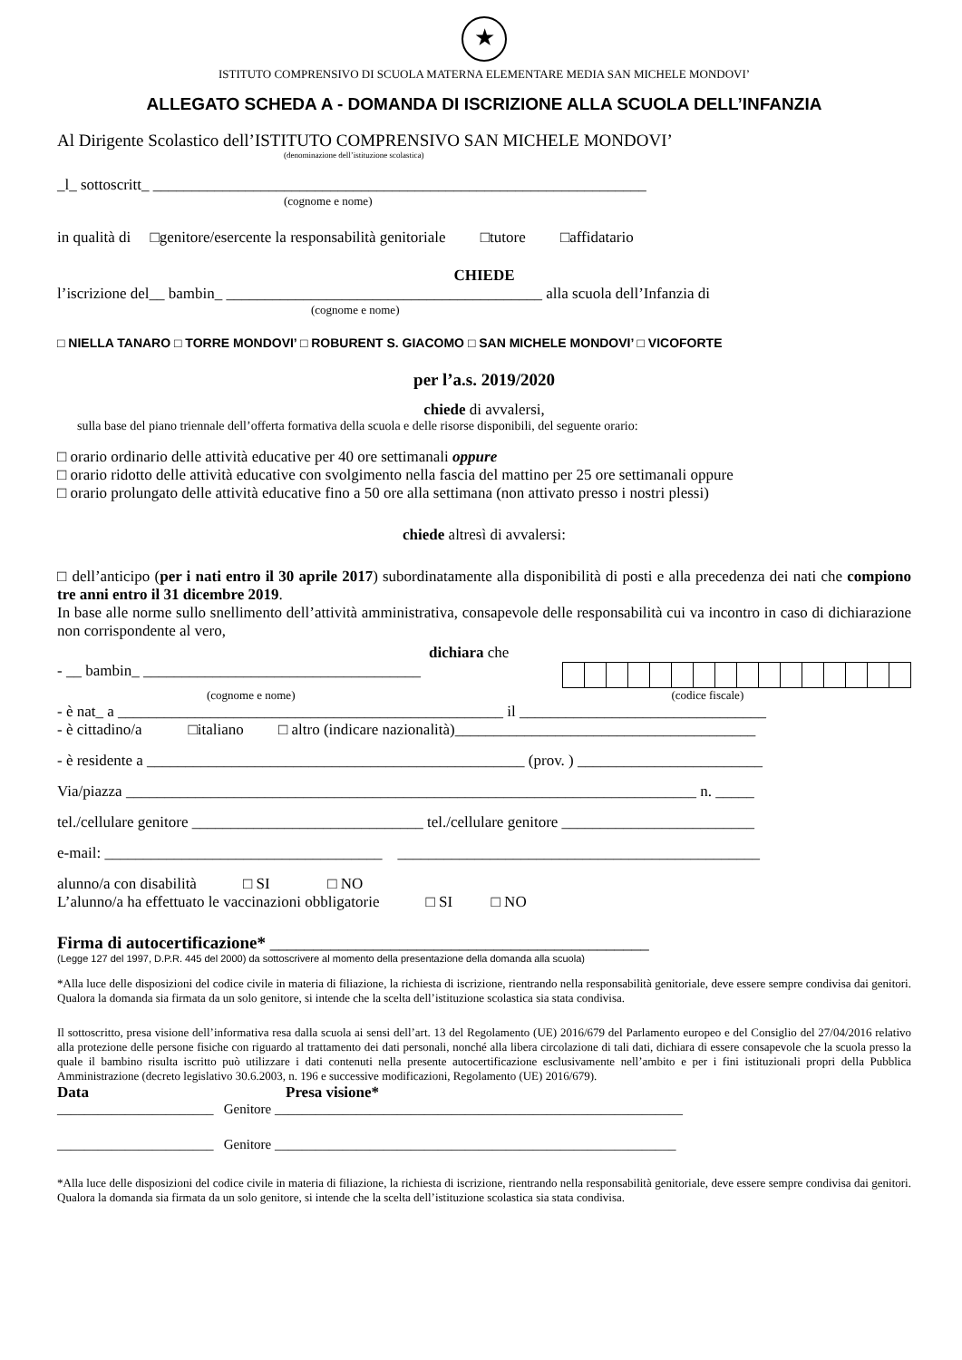★
ISTITUTO COMPRENSIVO DI SCUOLA MATERNA ELEMENTARE MEDIA SAN MICHELE MONDOVI’
ALLEGATO SCHEDA A - DOMANDA DI ISCRIZIONE ALLA SCUOLA DELL’INFANZIA
Al Dirigente Scolastico dell’ISTITUTO COMPRENSIVO SAN MICHELE MONDOVI’
(denominazione dell’istituzione scolastica)
_l_ sottoscritt_ ________________________________________________________________
(cognome e nome)
in qualità di □genitore/esercente la responsabilità genitoriale □tutore □affidatario
CHIEDE
l’iscrizione del__ bambin_ _________________________________________ alla scuola dell’Infanzia di
(cognome e nome)
□ NIELLA TANARO □ TORRE MONDOVI’ □ ROBURENT S. GIACOMO □ SAN MICHELE MONDOVI’ □ VICOFORTE
per l’a.s. 2019/2020
chiede di avvalersi,
sulla base del piano triennale dell’offerta formativa della scuola e delle risorse disponibili, del seguente orario:
□ orario ordinario delle attività educative per 40 ore settimanali oppure
□ orario ridotto delle attività educative con svolgimento nella fascia del mattino per 25 ore settimanali oppure
□ orario prolungato delle attività educative fino a 50 ore alla settimana (non attivato presso i nostri plessi)
chiede altresì di avvalersi:
□ dell’anticipo (per i nati entro il 30 aprile 2017) subordinatamente alla disponibilità di posti e alla precedenza dei nati che compiono tre anni entro il 31 dicembre 2019.
In base alle norme sullo snellimento dell’attività amministrativa, consapevole delle responsabilità cui va incontro in caso di dichiarazione non corrispondente al vero,
dichiara che
- __ bambin_ ____________________________________
(cognome e nome) (codice fiscale)
- è nat_ a __________________________________________________ il ________________________________
- è cittadino/a □italiano □ altro (indicare nazionalità)_______________________________________
- è residente a _________________________________________________ (prov. ) ________________________
Via/piazza __________________________________________________________________________ n. _____
tel./cellulare genitore ______________________________ tel./cellulare genitore _________________________
e-mail: ____________________________________ _______________________________________________
alunno/a con disabilità □ SI □ NO
L’alunno/a ha effettuato le vaccinazioni obbligatorie □ SI □ NO
Firma di autocertificazione* ____________________________________________
(Legge 127 del 1997, D.P.R. 445 del 2000) da sottoscrivere al momento della presentazione della domanda alla scuola)
*Alla luce delle disposizioni del codice civile in materia di filiazione, la richiesta di iscrizione, rientrando nella responsabilità genitoriale, deve essere sempre condivisa dai genitori. Qualora la domanda sia firmata da un solo genitore, si intende che la scelta dell’istituzione scolastica sia stata condivisa.
Il sottoscritto, presa visione dell’informativa resa dalla scuola ai sensi dell’art. 13 del Regolamento (UE) 2016/679 del Parlamento europeo e del Consiglio del 27/04/2016 relativo alla protezione delle persone fisiche con riguardo al trattamento dei dati personali, nonché alla libera circolazione di tali dati, dichiara di essere consapevole che la scuola presso la quale il bambino risulta iscritto può utilizzare i dati contenuti nella presente autocertificazione esclusivamente nell’ambito e per i fini istituzionali propri della Pubblica Amministrazione (decreto legislativo 30.6.2003, n. 196 e successive modificazioni, Regolamento (UE) 2016/679).
Data Presa visione*
_______________________ Genitore ____________________________________________________________
_______________________ Genitore ___________________________________________________________
*Alla luce delle disposizioni del codice civile in materia di filiazione, la richiesta di iscrizione, rientrando nella responsabilità genitoriale, deve essere sempre condivisa dai genitori. Qualora la domanda sia firmata da un solo genitore, si intende che la scelta dell’istituzione scolastica sia stata condivisa.